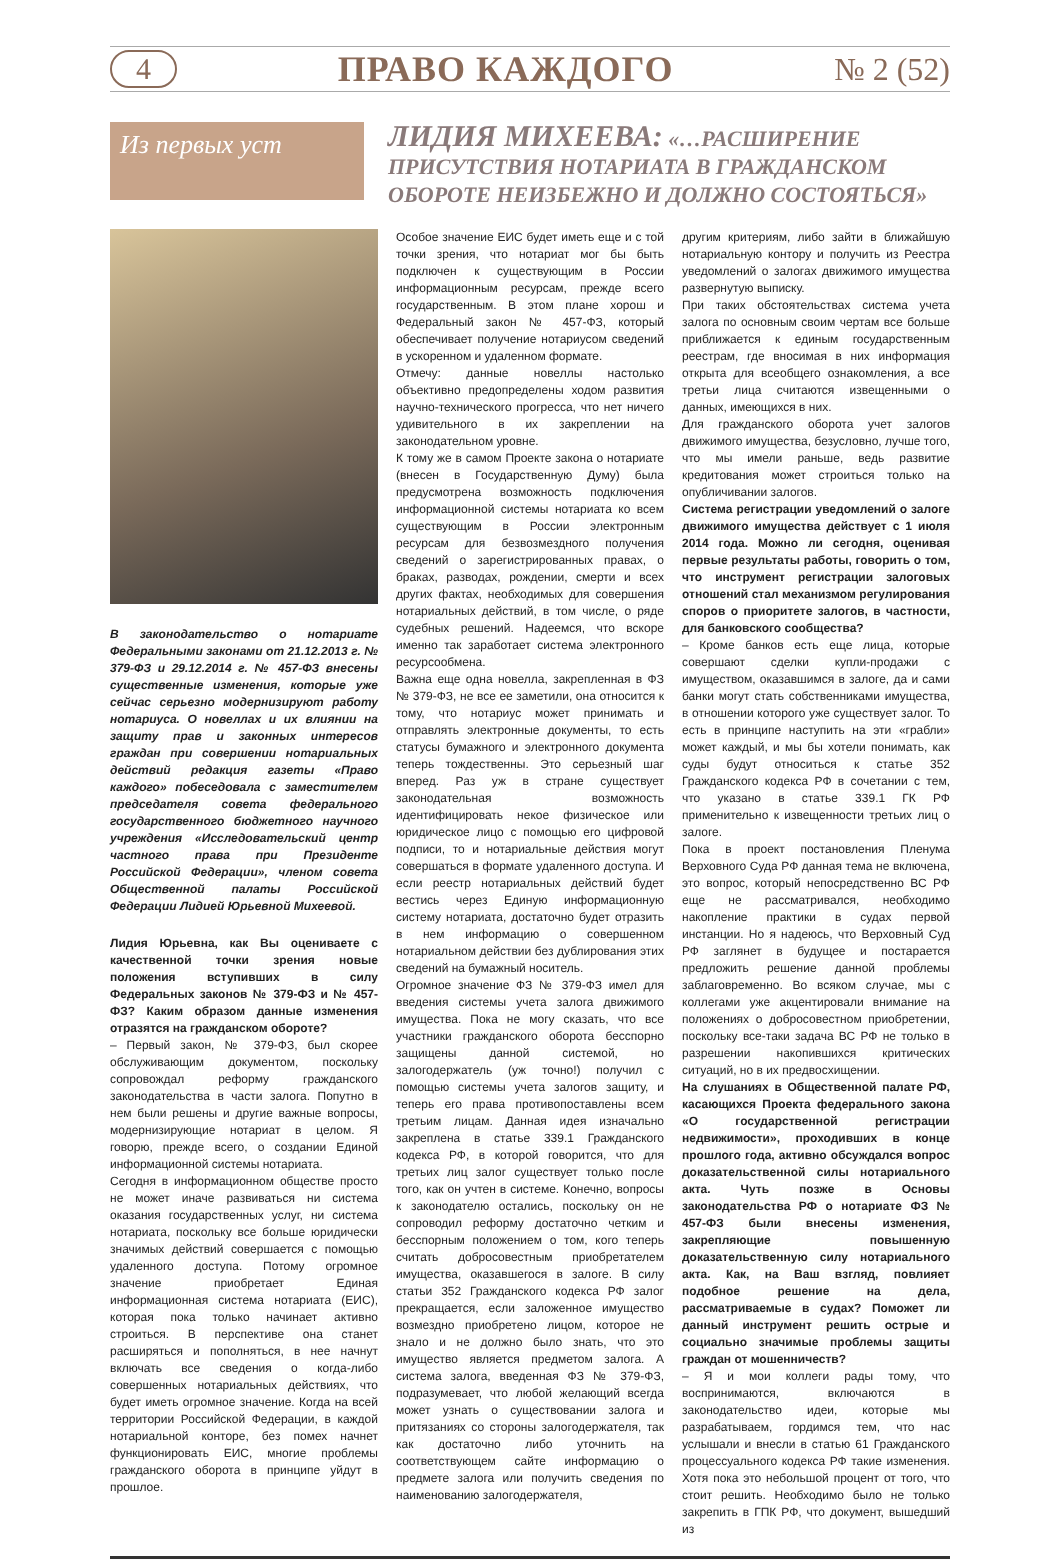4 ПРАВО КАЖДОГО № 2 (52)
Из первых уст
ЛИДИЯ МИХЕЕВА: «…РАСШИРЕНИЕ ПРИСУТСТВИЯ НОТАРИАТА В ГРАЖДАНСКОМ ОБОРОТЕ НЕИЗБЕЖНО И ДОЛЖНО СОСТОЯТЬСЯ»
В законодательство о нотариате Федеральными законами от 21.12.2013 г. № 379-ФЗ и 29.12.2014 г. № 457-ФЗ внесены существенные изменения, которые уже сейчас серьезно модернизируют работу нотариуса. О новеллах и их влиянии на защиту прав и законных интересов граждан при совершении нотариальных действий редакция газеты «Право каждого» побеседовала с заместителем председателя совета федерального государственного бюджетного научного учреждения «Исследовательский центр частного права при Президенте Российской Федерации», членом совета Общественной палаты Российской Федерации Лидией Юрьевной Михеевой.
Лидия Юрьевна, как Вы оцениваете с качественной точки зрения новые положения вступивших в силу Федеральных законов № 379-ФЗ и № 457-ФЗ? Каким образом данные изменения отразятся на гражданском обороте?
– Первый закон, № 379-ФЗ, был скорее обслуживающим документом, поскольку сопровождал реформу гражданского законодательства в части залога. Попутно в нем были решены и другие важные вопросы, модернизирующие нотариат в целом. Я говорю, прежде всего, о создании Единой информационной системы нотариата.
Сегодня в информационном обществе просто не может иначе развиваться ни система оказания государственных услуг, ни система нотариата, поскольку все больше юридически значимых действий совершается с помощью удаленного доступа. Потому огромное значение приобретает Единая информационная система нотариата (ЕИС), которая пока только начинает активно строиться. В перспективе она станет расширяться и пополняться, в нее начнут включать все сведения о когда-либо совершенных нотариальных действиях, что будет иметь огромное значение. Когда на всей территории Российской Федерации, в каждой нотариальной конторе, без помех начнет функционировать ЕИС, многие проблемы гражданского оборота в принципе уйдут в прошлое.
Особое значение ЕИС будет иметь еще и с той точки зрения, что нотариат мог бы быть подключен к существующим в России информационным ресурсам, прежде всего государственным. В этом плане хорош и Федеральный закон № 457-ФЗ, который обеспечивает получение нотариусом сведений в ускоренном и удаленном формате.
Отмечу: данные новеллы настолько объективно предопределены ходом развития научно-технического прогресса, что нет ничего удивительного в их закреплении на законодательном уровне.
К тому же в самом Проекте закона о нотариате (внесен в Государственную Думу) была предусмотрена возможность подключения информационной системы нотариата ко всем существующим в России электронным ресурсам для безвозмездного получения сведений о зарегистрированных правах, о браках, разводах, рождении, смерти и всех других фактах, необходимых для совершения нотариальных действий, в том числе, о ряде судебных решений. Надеемся, что вскоре именно так заработает система электронного ресурсообмена.
Важна еще одна новелла, закрепленная в ФЗ № 379-ФЗ, не все ее заметили, она относится к тому, что нотариус может принимать и отправлять электронные документы, то есть статусы бумажного и электронного документа теперь тождественны. Это серьезный шаг вперед. Раз уж в стране существует законодательная возможность идентифицировать некое физическое или юридическое лицо с помощью его цифровой подписи, то и нотариальные действия могут совершаться в формате удаленного доступа. И если реестр нотариальных действий будет вестись через Единую информационную систему нотариата, достаточно будет отразить в нем информацию о совершенном нотариальном действии без дублирования этих сведений на бумажный носитель.
Огромное значение ФЗ № 379-ФЗ имел для введения системы учета залога движимого имущества. Пока не могу сказать, что все участники гражданского оборота бесспорно защищены данной системой, но залогодержатель (уж точно!) получил с помощью системы учета залогов защиту, и теперь его права противопоставлены всем третьим лицам. Данная идея изначально закреплена в статье 339.1 Гражданского кодекса РФ, в которой говорится, что для третьих лиц залог существует только после того, как он учтен в системе. Конечно, вопросы к законодателю остались, поскольку он не сопроводил реформу достаточно четким и бесспорным положением о том, кого теперь считать добросовестным приобретателем имущества, оказавшегося в залоге. В силу статьи 352 Гражданского кодекса РФ залог прекращается, если заложенное имущество возмездно приобретено лицом, которое не знало и не должно было знать, что это имущество является предметом залога. А система залога, введенная ФЗ № 379-ФЗ, подразумевает, что любой желающий всегда может узнать о существовании залога и притязаниях со стороны залогодержателя, так как достаточно либо уточнить на соответствующем сайте информацию о предмете залога или получить сведения по наименованию залогодержателя,
другим критериям, либо зайти в ближайшую нотариальную контору и получить из Реестра уведомлений о залогах движимого имущества развернутую выписку.
При таких обстоятельствах система учета залога по основным своим чертам все больше приближается к единым государственным реестрам, где вносимая в них информация открыта для всеобщего ознакомления, а все третьи лица считаются извещенными о данных, имеющихся в них.
Для гражданского оборота учет залогов движимого имущества, безусловно, лучше того, что мы имели раньше, ведь развитие кредитования может строиться только на опубличивании залогов.
Система регистрации уведомлений о залоге движимого имущества действует с 1 июля 2014 года. Можно ли сегодня, оценивая первые результаты работы, говорить о том, что инструмент регистрации залоговых отношений стал механизмом регулирования споров о приоритете залогов, в частности, для банковского сообщества?
– Кроме банков есть еще лица, которые совершают сделки купли-продажи с имуществом, оказавшимся в залоге, да и сами банки могут стать собственниками имущества, в отношении которого уже существует залог. То есть в принципе наступить на эти «грабли» может каждый, и мы бы хотели понимать, как суды будут относиться к статье 352 Гражданского кодекса РФ в сочетании с тем, что указано в статье 339.1 ГК РФ применительно к извещенности третьих лиц о залоге.
Пока в проект постановления Пленума Верховного Суда РФ данная тема не включена, это вопрос, который непосредственно ВС РФ еще не рассматривался, необходимо накопление практики в судах первой инстанции. Но я надеюсь, что Верховный Суд РФ заглянет в будущее и постарается предложить решение данной проблемы заблаговременно. Во всяком случае, мы с коллегами уже акцентировали внимание на положениях о добросовестном приобретении, поскольку все-таки задача ВС РФ не только в разрешении накопившихся критических ситуаций, но в их предвосхищении.
На слушаниях в Общественной палате РФ, касающихся Проекта федерального закона «О государственной регистрации недвижимости», проходивших в конце прошлого года, активно обсуждался вопрос доказательственной силы нотариального акта. Чуть позже в Основы законодательства РФ о нотариате ФЗ № 457-ФЗ были внесены изменения, закрепляющие повышенную доказательственную силу нотариального акта. Как, на Ваш взгляд, повлияет подобное решение на дела, рассматриваемые в судах? Поможет ли данный инструмент решить острые и социально значимые проблемы защиты граждан от мошенничеств?
– Я и мои коллеги рады тому, что воспринимаются, включаются в законодательство идеи, которые мы разрабатываем, гордимся тем, что нас услышали и внесли в статью 61 Гражданского процессуального кодекса РФ такие изменения. Хотя пока это небольшой процент от того, что стоит решить. Необходимо было не только закрепить в ГПК РФ, что документ, вышедший из